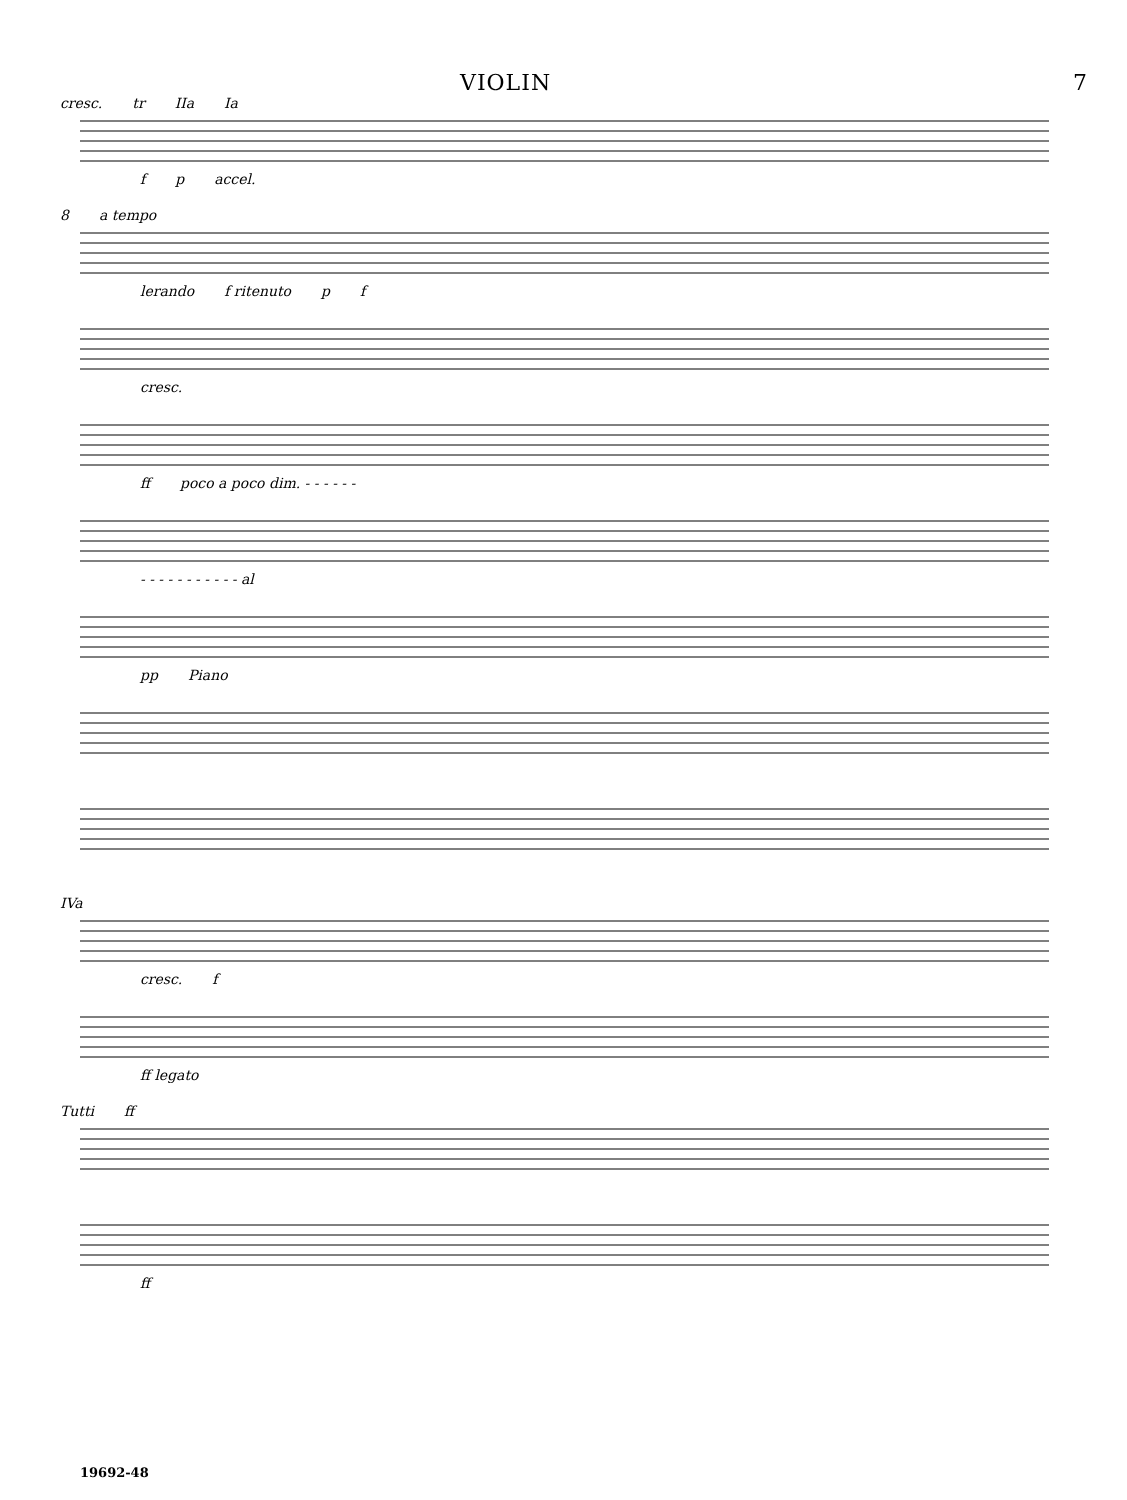VIOLIN 7
cresc. tr IIa Ia
f p accel.
8 a tempo
lerando f ritenuto p f
cresc.
ff poco a poco dim. - - - - - -
- - - - - - - - - - - al
pp Piano
IVa
cresc. f
ff legato
Tutti ff
ff
19692-48